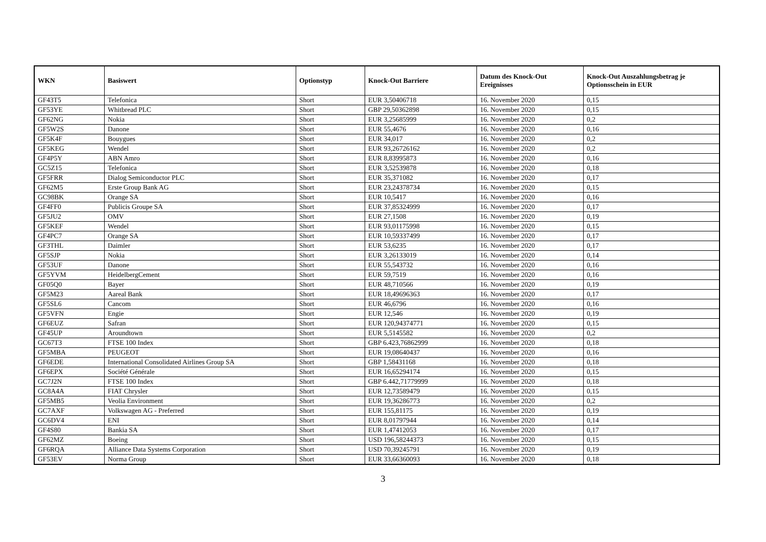| WKN | Basiswert | Optionstyp | Knock-Out Barriere | Datum des Knock-Out Ereignisses | Knock-Out Auszahlungsbetrag je Optionsschein in EUR |
| --- | --- | --- | --- | --- | --- |
| GF43T5 | Telefonica | Short | EUR 3,50406718 | 16. November 2020 | 0,15 |
| GF53YE | Whitbread PLC | Short | GBP 29,50362898 | 16. November 2020 | 0,15 |
| GF62NG | Nokia | Short | EUR 3,25685999 | 16. November 2020 | 0,2 |
| GF5W2S | Danone | Short | EUR 55,4676 | 16. November 2020 | 0,16 |
| GF5K4F | Bouygues | Short | EUR 34,017 | 16. November 2020 | 0,2 |
| GF5KEG | Wendel | Short | EUR 93,26726162 | 16. November 2020 | 0,2 |
| GF4P5Y | ABN Amro | Short | EUR 8,83995873 | 16. November 2020 | 0,16 |
| GC5Z15 | Telefonica | Short | EUR 3,52539878 | 16. November 2020 | 0,18 |
| GF5FRR | Dialog Semiconductor PLC | Short | EUR 35,371082 | 16. November 2020 | 0,17 |
| GF62M5 | Erste Group Bank AG | Short | EUR 23,24378734 | 16. November 2020 | 0,15 |
| GC98BK | Orange SA | Short | EUR 10,5417 | 16. November 2020 | 0,16 |
| GF4FF0 | Publicis Groupe SA | Short | EUR 37,85324999 | 16. November 2020 | 0,17 |
| GF5JU2 | OMV | Short | EUR 27,1508 | 16. November 2020 | 0,19 |
| GF5KEF | Wendel | Short | EUR 93,01175998 | 16. November 2020 | 0,15 |
| GF4PC7 | Orange SA | Short | EUR 10,59337499 | 16. November 2020 | 0,17 |
| GF3THL | Daimler | Short | EUR 53,6235 | 16. November 2020 | 0,17 |
| GF5SJP | Nokia | Short | EUR 3,26133019 | 16. November 2020 | 0,14 |
| GF53UF | Danone | Short | EUR 55,543732 | 16. November 2020 | 0,16 |
| GF5YVM | HeidelbergCement | Short | EUR 59,7519 | 16. November 2020 | 0,16 |
| GF05Q0 | Bayer | Short | EUR 48,710566 | 16. November 2020 | 0,19 |
| GF5M23 | Aareal Bank | Short | EUR 18,49696363 | 16. November 2020 | 0,17 |
| GF5SL6 | Cancom | Short | EUR 46,6796 | 16. November 2020 | 0,16 |
| GF5VFN | Engie | Short | EUR 12,546 | 16. November 2020 | 0,19 |
| GF6EUZ | Safran | Short | EUR 120,94374771 | 16. November 2020 | 0,15 |
| GF45UP | Aroundtown | Short | EUR 5,5145582 | 16. November 2020 | 0,2 |
| GC67T3 | FTSE 100 Index | Short | GBP 6.423,76862999 | 16. November 2020 | 0,18 |
| GF5MBA | PEUGEOT | Short | EUR 19,08640437 | 16. November 2020 | 0,16 |
| GF6EDE | International Consolidated Airlines Group SA | Short | GBP 1,58431168 | 16. November 2020 | 0,18 |
| GF6EPX | Société Générale | Short | EUR 16,65294174 | 16. November 2020 | 0,15 |
| GC7J2N | FTSE 100 Index | Short | GBP 6.442,71779999 | 16. November 2020 | 0,18 |
| GC8A4A | FIAT Chrysler | Short | EUR 12,73589479 | 16. November 2020 | 0,15 |
| GF5MB5 | Veolia Environment | Short | EUR 19,36286773 | 16. November 2020 | 0,2 |
| GC7AXF | Volkswagen AG - Preferred | Short | EUR 155,81175 | 16. November 2020 | 0,19 |
| GC6DV4 | ENI | Short | EUR 8,01797944 | 16. November 2020 | 0,14 |
| GF4S80 | Bankia SA | Short | EUR 1,47412053 | 16. November 2020 | 0,17 |
| GF62MZ | Boeing | Short | USD 196,58244373 | 16. November 2020 | 0,15 |
| GF6RQA | Alliance Data Systems Corporation | Short | USD 70,39245791 | 16. November 2020 | 0,19 |
| GF53EV | Norma Group | Short | EUR 33,66360093 | 16. November 2020 | 0,18 |
3